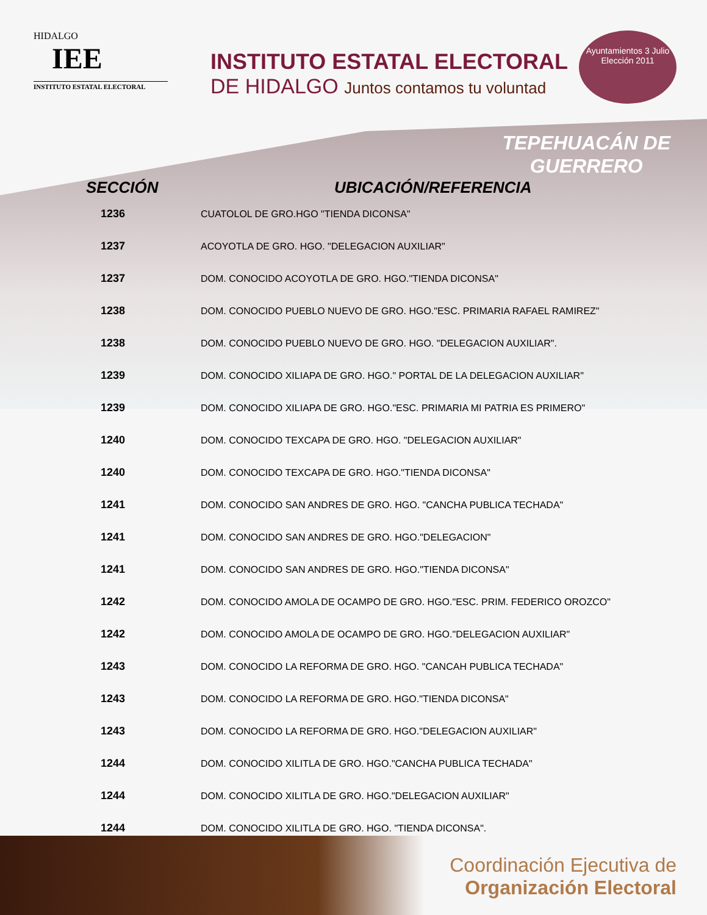HIDALGO
IEE
INSTITUTO ESTATAL ELECTORAL
INSTITUTO ESTATAL ELECTORAL
DE HIDALGO Juntos contamos tu voluntad
Ayuntamientos 3 Julio
Elección 2011
TEPEHUACÁN DE
GUERRERO
| SECCIÓN | UBICACIÓN/REFERENCIA |
| --- | --- |
| 1236 | CUATOLOL DE GRO.HGO "TIENDA DICONSA" |
| 1237 | ACOYOTLA DE GRO. HGO. "DELEGACION AUXILIAR" |
| 1237 | DOM. CONOCIDO ACOYOTLA DE GRO. HGO."TIENDA DICONSA" |
| 1238 | DOM. CONOCIDO PUEBLO NUEVO DE GRO. HGO."ESC. PRIMARIA RAFAEL RAMIREZ" |
| 1238 | DOM. CONOCIDO PUEBLO NUEVO DE GRO. HGO. "DELEGACION AUXILIAR". |
| 1239 | DOM. CONOCIDO XILIAPA DE GRO. HGO." PORTAL DE LA DELEGACION AUXILIAR" |
| 1239 | DOM. CONOCIDO XILIAPA DE GRO. HGO."ESC. PRIMARIA MI PATRIA ES PRIMERO" |
| 1240 | DOM. CONOCIDO TEXCAPA DE GRO. HGO. "DELEGACION AUXILIAR" |
| 1240 | DOM. CONOCIDO TEXCAPA DE GRO. HGO."TIENDA DICONSA" |
| 1241 | DOM. CONOCIDO SAN ANDRES DE GRO. HGO. "CANCHA PUBLICA TECHADA" |
| 1241 | DOM. CONOCIDO SAN ANDRES DE GRO. HGO."DELEGACION" |
| 1241 | DOM. CONOCIDO SAN ANDRES DE GRO. HGO."TIENDA DICONSA" |
| 1242 | DOM. CONOCIDO AMOLA DE OCAMPO DE GRO. HGO."ESC. PRIM. FEDERICO OROZCO" |
| 1242 | DOM. CONOCIDO AMOLA DE OCAMPO DE GRO. HGO."DELEGACION AUXILIAR" |
| 1243 | DOM. CONOCIDO LA REFORMA DE GRO. HGO. "CANCAH PUBLICA TECHADA" |
| 1243 | DOM. CONOCIDO LA REFORMA DE GRO. HGO."TIENDA DICONSA" |
| 1243 | DOM. CONOCIDO LA REFORMA DE GRO. HGO."DELEGACION AUXILIAR" |
| 1244 | DOM. CONOCIDO XILITLA DE GRO. HGO."CANCHA PUBLICA TECHADA" |
| 1244 | DOM. CONOCIDO XILITLA DE GRO. HGO."DELEGACION AUXILIAR" |
| 1244 | DOM. CONOCIDO XILITLA DE GRO. HGO. "TIENDA DICONSA". |
Coordinación Ejecutiva de
Organización Electoral